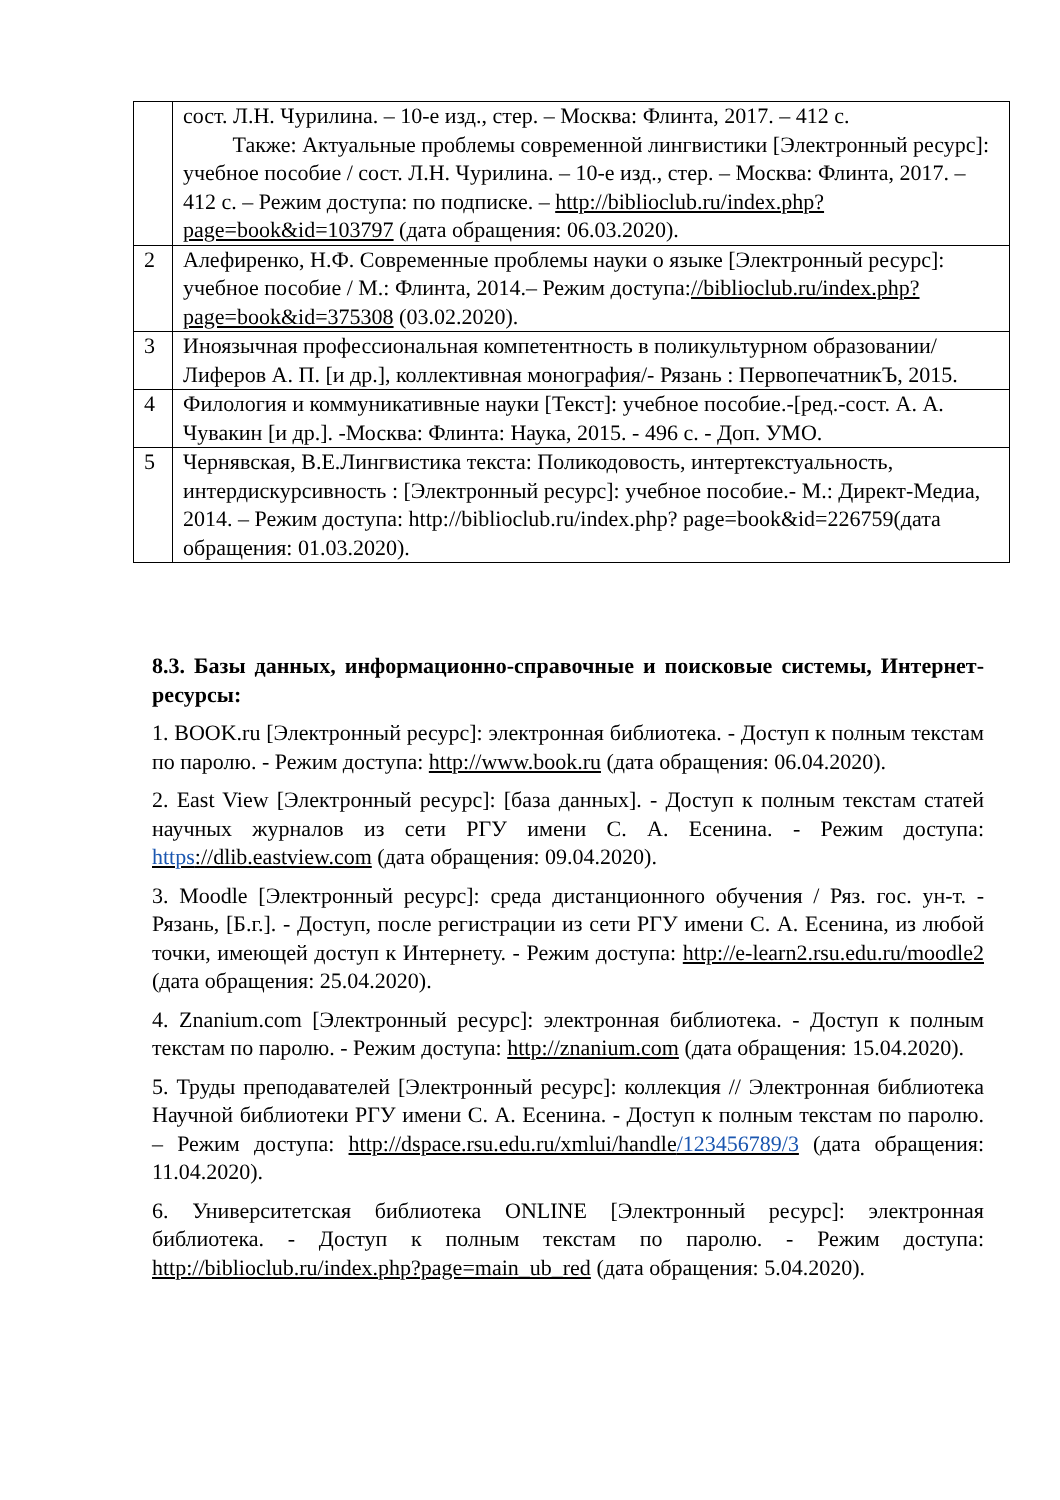| | сост. Л.Н. Чурилина. – 10-е изд., стер. – Москва: Флинта, 2017. – 412 с. Также: Актуальные проблемы современной лингвистики [Электронный ресурс]: учебное пособие / сост. Л.Н. Чурилина. – 10-е изд., стер. – Москва: Флинта, 2017. – 412 с. – Режим доступа: по подписке. – http://biblioclub.ru/index.php?page=book&id=103797 (дата обращения: 06.03.2020). |
| 2 | Алефиренко, Н.Ф. Современные проблемы науки о языке [Электронный ресурс]: учебное пособие / М.: Флинта, 2014.– Режим доступа: //biblioclub.ru/index.php?page=book&id=375308 (03.02.2020). |
| 3 | Иноязычная профессиональная компетентность в поликультурном образовании/ Лиферов А. П. [и др.], коллективная монография/- Рязань : ПервопечатникЪ, 2015. |
| 4 | Филология и коммуникативные науки [Текст]: учебное пособие.-[ред.-сост. А. А. Чувакин [и др.]. -Москва: Флинта: Наука, 2015. - 496 с. - Доп. УМО. |
| 5 | Чернявская, В.Е.Лингвистика текста: Поликодовость, интертекстуальность, интердискурсивность : [Электронный ресурс]: учебное пособие.- М.: Директ-Медиа, 2014. – Режим доступа: http://biblioclub.ru/index.php? page=book&id=226759(дата обращения: 01.03.2020). |
8.3. Базы данных, информационно-справочные и поисковые системы, Интернет-ресурсы:
1. BOOK.ru [Электронный ресурс]: электронная библиотека. - Доступ к полным текстам по паролю. - Режим доступа: http://www.book.ru (дата обращения: 06.04.2020).
2. East View [Электронный ресурс]: [база данных]. - Доступ к полным текстам статей научных журналов из сети РГУ имени С. А. Есенина. - Режим доступа: https://dlib.eastview.com (дата обращения: 09.04.2020).
3. Moodle [Электронный ресурс]: среда дистанционного обучения / Ряз. гос. ун-т. - Рязань, [Б.г.]. - Доступ, после регистрации из сети РГУ имени С. А. Есенина, из любой точки, имеющей доступ к Интернету. - Режим доступа: http://e-learn2.rsu.edu.ru/moodle2 (дата обращения: 25.04.2020).
4. Znanium.com [Электронный ресурс]: электронная библиотека. - Доступ к полным текстам по паролю. - Режим доступа: http://znanium.com (дата обращения: 15.04.2020).
5. Труды преподавателей [Электронный ресурс]: коллекция // Электронная библиотека Научной библиотеки РГУ имени С. А. Есенина. - Доступ к полным текстам по паролю. – Режим доступа: http://dspace.rsu.edu.ru/xmlui/handle/123456789/3 (дата обращения: 11.04.2020).
6. Университетская библиотека ONLINE [Электронный ресурс]: электронная библиотека. - Доступ к полным текстам по паролю. - Режим доступа: http://biblioclub.ru/index.php?page=main_ub_red (дата обращения: 5.04.2020).